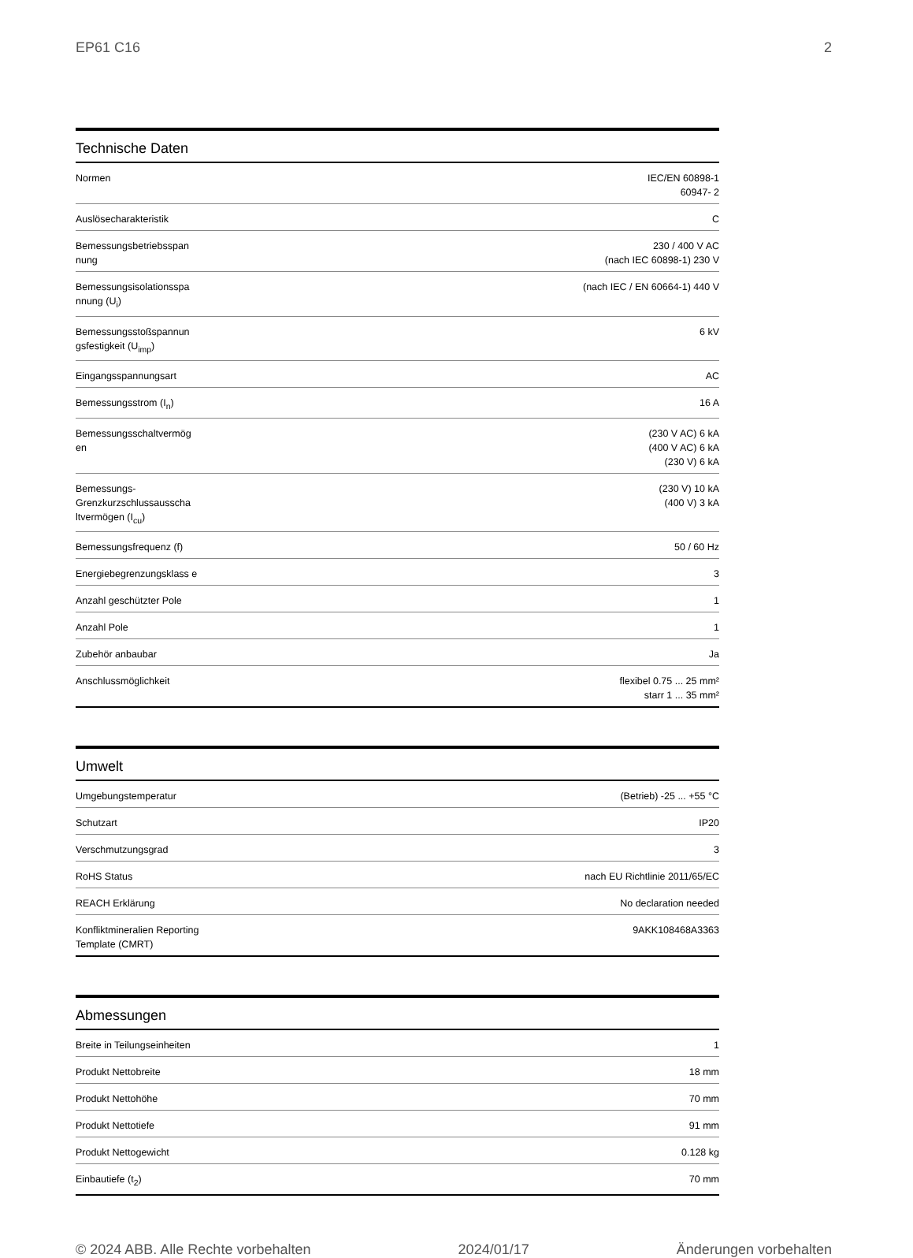EP61 C16 2
Technische Daten
| Normen | IEC/EN 60898-1 60947- 2 |
| Auslösecharakteristik | C |
| Bemessungsbetriebsspan nung | 230 / 400 V AC (nach IEC 60898-1) 230 V |
| Bemessungsisolationsspa nnung (U<sub>i</sub>) | (nach IEC / EN 60664-1) 440 V |
| Bemessungsstoßspannun gsfestigkeit (U<sub>imp</sub>) | 6 kV |
| Eingangsspannungsart | AC |
| Bemessungsstrom (I<sub>n</sub>) | 16 A |
| Bemessungsschaltvermög en | (230 V AC) 6 kA (400 V AC) 6 kA (230 V) 6 kA |
| Bemessungs-Grenzkurzschlussausscha ltvermögen (I<sub>cu</sub>) | (230 V) 10 kA (400 V) 3 kA |
| Bemessungsfrequenz (f) | 50 / 60 Hz |
| Energiebegrenzungsklass e | 3 |
| Anzahl geschützter Pole | 1 |
| Anzahl Pole | 1 |
| Zubehör anbaubar | Ja |
| Anschlussmöglichkeit | flexibel 0.75 ... 25 mm² starr 1 ... 35 mm² |
Umwelt
| Umgebungstemperatur | (Betrieb) -25 ... +55 °C |
| Schutzart | IP20 |
| Verschmutzungsgrad | 3 |
| RoHS Status | nach EU Richtlinie 2011/65/EC |
| REACH Erklärung | No declaration needed |
| Konfliktmineralien Reporting Template (CMRT) | 9AKK108468A3363 |
Abmessungen
| Breite in Teilungseinheiten | 1 |
| Produkt Nettobreite | 18 mm |
| Produkt Nettohöhe | 70 mm |
| Produkt Nettotiefe | 91 mm |
| Produkt Nettogewicht | 0.128 kg |
| Einbautiefe (t<sub>2</sub>) | 70 mm |
© 2024 ABB. Alle Rechte vorbehalten 2024/01/17 Änderungen vorbehalten